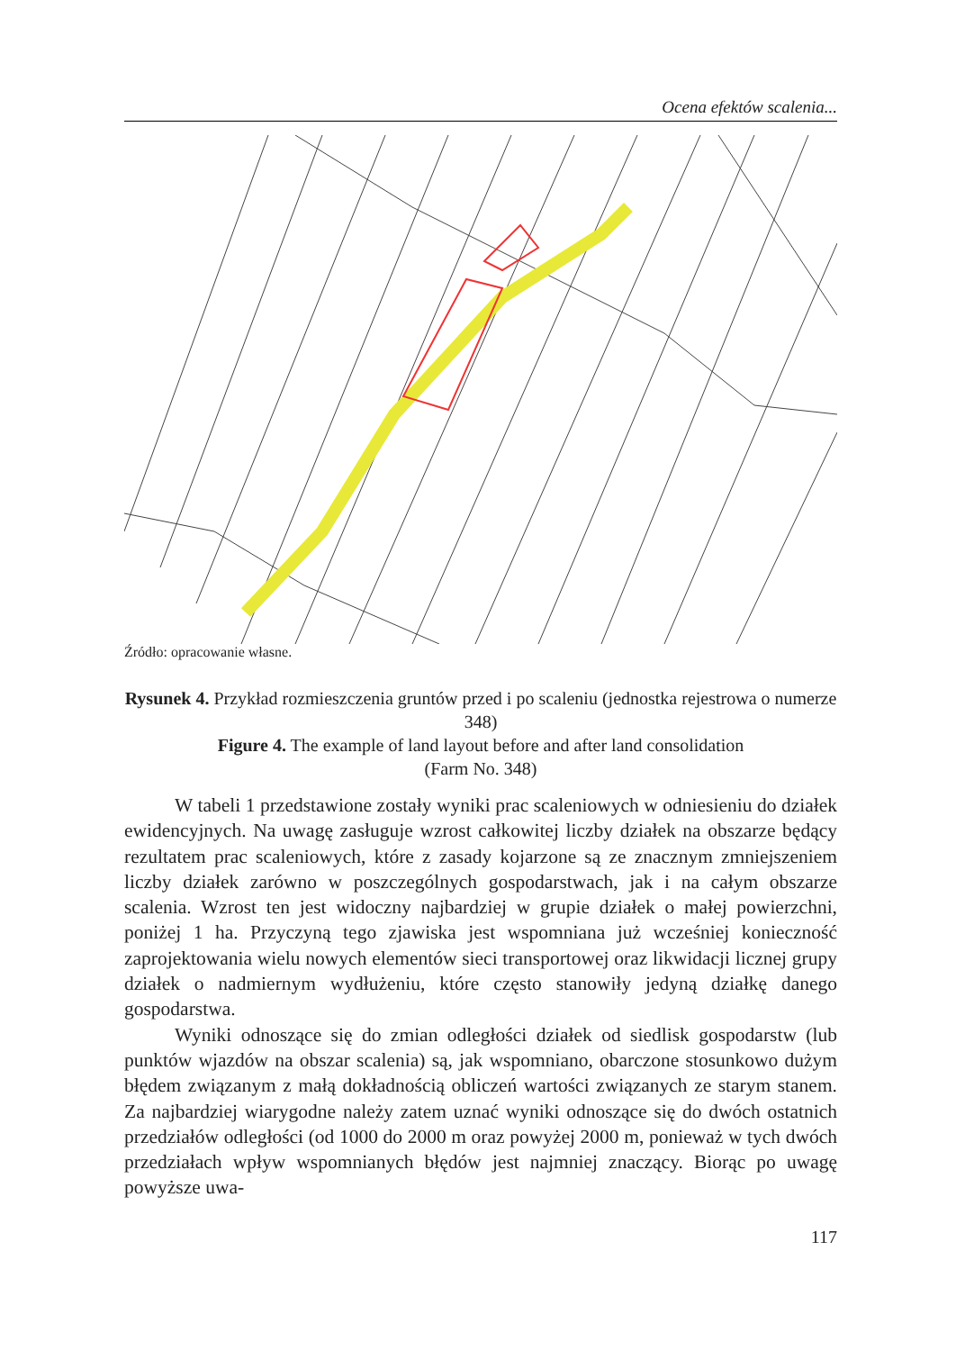Ocena efektów scalenia...
Źródło: opracowanie własne.
Rysunek 4. Przykład rozmieszczenia gruntów przed i po scaleniu (jednostka rejestrowa o numerze 348)
Figure 4. The example of land layout before and after land consolidation
(Farm No. 348)
W tabeli 1 przedstawione zostały wyniki prac scaleniowych w odniesieniu do działek ewidencyjnych. Na uwagę zasługuje wzrost całkowitej liczby działek na obszarze będący rezultatem prac scaleniowych, które z zasady kojarzone są ze znacznym zmniejszeniem liczby działek zarówno w poszczególnych gospodarstwach, jak i na całym obszarze scalenia. Wzrost ten jest widoczny najbardziej w grupie działek o małej powierzchni, poniżej 1 ha. Przyczyną tego zjawiska jest wspomniana już wcześniej konieczność zaprojektowania wielu nowych elementów sieci transportowej oraz likwidacji licznej grupy działek o nadmiernym wydłużeniu, które często stanowiły jedyną działkę danego gospodarstwa.
Wyniki odnoszące się do zmian odległości działek od siedlisk gospodarstw (lub punktów wjazdów na obszar scalenia) są, jak wspomniano, obarczone stosunkowo dużym błędem związanym z małą dokładnością obliczeń wartości związanych ze starym stanem. Za najbardziej wiarygodne należy zatem uznać wyniki odnoszące się do dwóch ostatnich przedziałów odległości (od 1000 do 2000 m oraz powyżej 2000 m, ponieważ w tych dwóch przedziałach wpływ wspomnianych błędów jest najmniej znaczący. Biorąc po uwagę powyższe uwa-
117